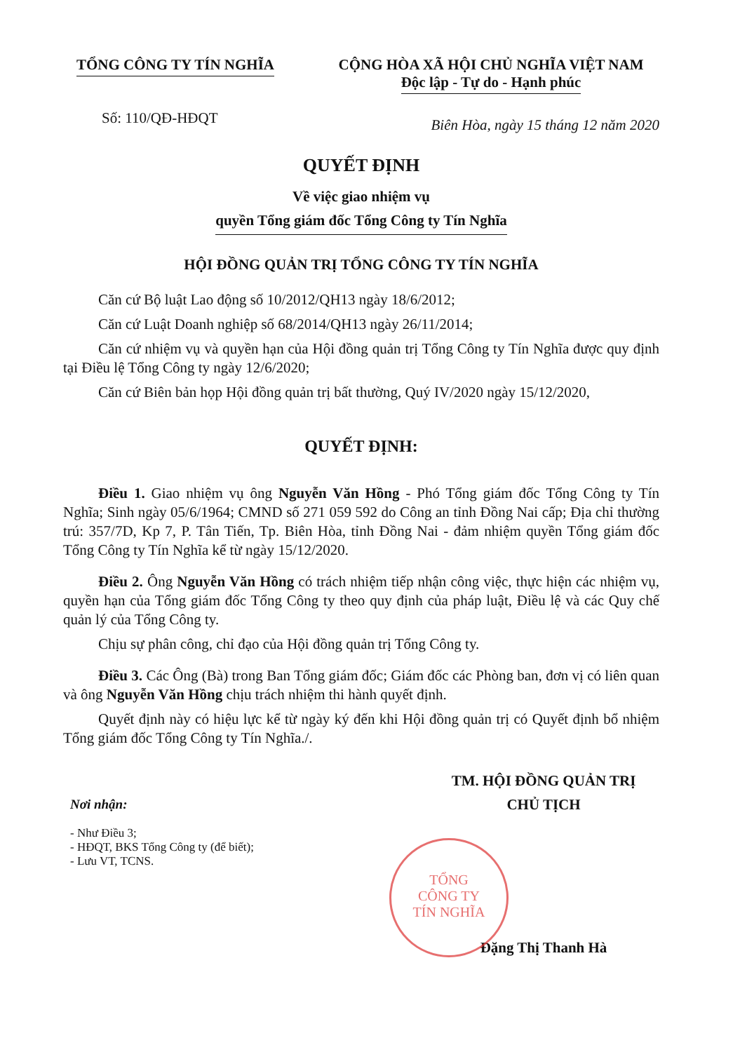TỔNG CÔNG TY TÍN NGHĨA CỘNG HÒA XÃ HỘI CHỦ NGHĨA VIỆT NAM
Độc lập - Tự do - Hạnh phúc
Số: 110/QĐ-HĐQT
Biên Hòa, ngày 15 tháng 12 năm 2020
QUYẾT ĐỊNH
Về việc giao nhiệm vụ
quyền Tổng giám đốc Tổng Công ty Tín Nghĩa
HỘI ĐỒNG QUẢN TRỊ TỔNG CÔNG TY TÍN NGHĨA
Căn cứ Bộ luật Lao động số 10/2012/QH13 ngày 18/6/2012;
Căn cứ Luật Doanh nghiệp số 68/2014/QH13 ngày 26/11/2014;
Căn cứ nhiệm vụ và quyền hạn của Hội đồng quản trị Tổng Công ty Tín Nghĩa được quy định tại Điều lệ Tổng Công ty ngày 12/6/2020;
Căn cứ Biên bản họp Hội đồng quản trị bất thường, Quý IV/2020 ngày 15/12/2020,
QUYẾT ĐỊNH:
Điều 1. Giao nhiệm vụ ông Nguyễn Văn Hồng - Phó Tổng giám đốc Tổng Công ty Tín Nghĩa; Sinh ngày 05/6/1964; CMND số 271 059 592 do Công an tỉnh Đồng Nai cấp; Địa chỉ thường trú: 357/7D, Kp 7, P. Tân Tiến, Tp. Biên Hòa, tỉnh Đồng Nai - đảm nhiệm quyền Tổng giám đốc Tổng Công ty Tín Nghĩa kể từ ngày 15/12/2020.
Điều 2. Ông Nguyễn Văn Hồng có trách nhiệm tiếp nhận công việc, thực hiện các nhiệm vụ, quyền hạn của Tổng giám đốc Tổng Công ty theo quy định của pháp luật, Điều lệ và các Quy chế quản lý của Tổng Công ty.
Chịu sự phân công, chỉ đạo của Hội đồng quản trị Tổng Công ty.
Điều 3. Các Ông (Bà) trong Ban Tổng giám đốc; Giám đốc các Phòng ban, đơn vị có liên quan và ông Nguyễn Văn Hồng chịu trách nhiệm thi hành quyết định.
Quyết định này có hiệu lực kể từ ngày ký đến khi Hội đồng quản trị có Quyết định bổ nhiệm Tổng giám đốc Tổng Công ty Tín Nghĩa./.
Nơi nhận:
- Như Điều 3;
- HĐQT, BKS Tổng Công ty (để biết);
- Lưu VT, TCNS.
TM. HỘI ĐỒNG QUẢN TRỊ
CHỦ TỊCH
Đặng Thị Thanh Hà
TỔNG
CÔNG TY
TÍN NGHĨA